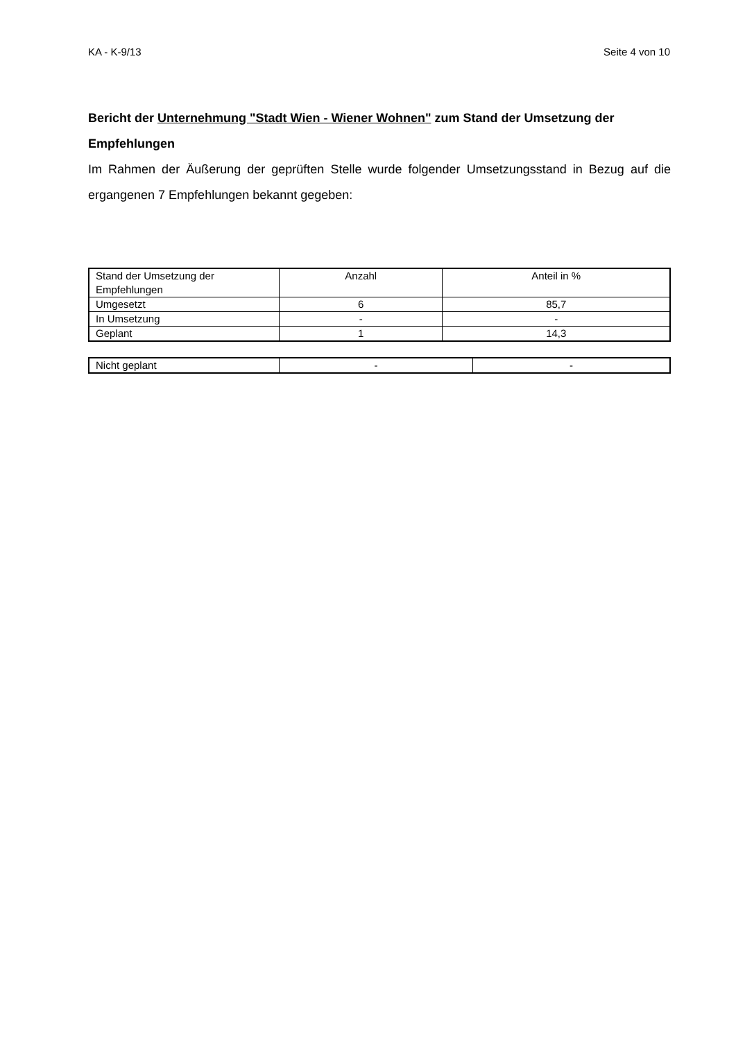KA - K-9/13 Seite 4 von 10
Bericht der Unternehmung "Stadt Wien - Wiener Wohnen" zum Stand der Umsetzung der Empfehlungen
Im Rahmen der Äußerung der geprüften Stelle wurde folgender Umsetzungsstand in Bezug auf die ergangenen 7 Empfehlungen bekannt gegeben:
| Stand der Umsetzung der Empfehlungen | Anzahl | Anteil in % |
| Umgesetzt | 6 | 85,7 |
| In Umsetzung | - | - |
| Geplant | 1 | 14,3 |
| Nicht geplant | - | - |